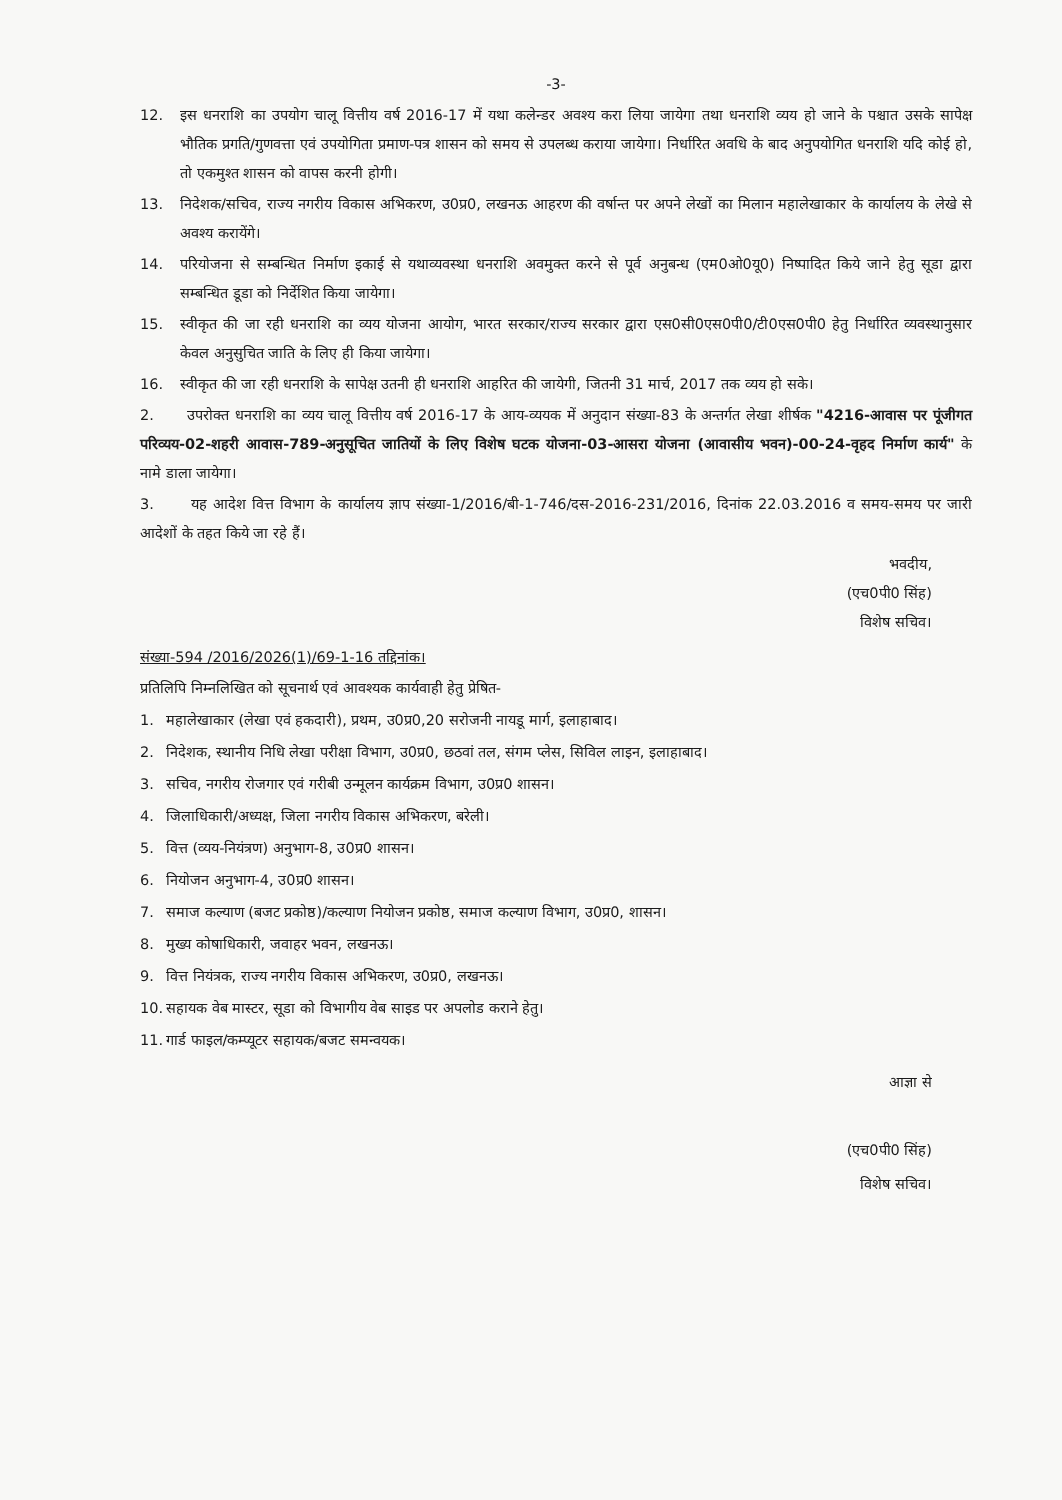-3-
12. इस धनराशि का उपयोग चालू वित्तीय वर्ष 2016-17 में यथा कलेन्डर अवश्य करा लिया जायेगा तथा धनराशि व्यय हो जाने के पश्चात उसके सापेक्ष भौतिक प्रगति/गुणवत्ता एवं उपयोगिता प्रमाण-पत्र शासन को समय से उपलब्ध कराया जायेगा। निर्धारित अवधि के बाद अनुपयोगित धनराशि यदि कोई हो, तो एकमुश्त शासन को वापस करनी होगी।
13. निदेशक/सचिव, राज्य नगरीय विकास अभिकरण, उ0प्र0, लखनऊ आहरण की वर्षान्त पर अपने लेखों का मिलान महालेखाकार के कार्यालय के लेखे से अवश्य करायेंगे।
14. परियोजना से सम्बन्धित निर्माण इकाई से यथाव्यवस्था धनराशि अवमुक्त करने से पूर्व अनुबन्ध (एम0ओ0यू0) निष्पादित किये जाने हेतु सूडा द्वारा सम्बन्धित डूडा को निर्देशित किया जायेगा।
15. स्वीकृत की जा रही धनराशि का व्यय योजना आयोग, भारत सरकार/राज्य सरकार द्वारा एस0सी0एस0पी0/टी0एस0पी0 हेतु निर्धारित व्यवस्थानुसार केवल अनुसुचित जाति के लिए ही किया जायेगा।
16. स्वीकृत की जा रही धनराशि के सापेक्ष उतनी ही धनराशि आहरित की जायेगी, जितनी 31 मार्च, 2017 तक व्यय हो सके।
2. उपरोक्त धनराशि का व्यय चालू वित्तीय वर्ष 2016-17 के आय-व्ययक में अनुदान संख्या-83 के अन्तर्गत लेखा शीर्षक "4216-आवास पर पूंजीगत परिव्यय-02-शहरी आवास-789-अनुसूचित जातियों के लिए विशेष घटक योजना-03-आसरा योजना (आवासीय भवन)-00-24-वृहद निर्माण कार्य" के नामे डाला जायेगा।
3. यह आदेश वित्त विभाग के कार्यालय ज्ञाप संख्या-1/2016/बी-1-746/दस-2016-231/2016, दिनांक 22.03.2016 व समय-समय पर जारी आदेशों के तहत किये जा रहे हैं।
भवदीय,
(एच0पी0 सिंह)
विशेष सचिव।
संख्या-594 /2016/2026(1)/69-1-16 तद्दिनांक।
प्रतिलिपि निम्नलिखित को सूचनार्थ एवं आवश्यक कार्यवाही हेतु प्रेषित-
1. महालेखाकार (लेखा एवं हकदारी), प्रथम, उ0प्र0,20 सरोजनी नायडू मार्ग, इलाहाबाद।
2. निदेशक, स्थानीय निधि लेखा परीक्षा विभाग, उ0प्र0, छठवां तल, संगम प्लेस, सिविल लाइन, इलाहाबाद।
3. सचिव, नगरीय रोजगार एवं गरीबी उन्मूलन कार्यक्रम विभाग, उ0प्र0 शासन।
4. जिलाधिकारी/अध्यक्ष, जिला नगरीय विकास अभिकरण, बरेली।
5. वित्त (व्यय-नियंत्रण) अनुभाग-8, उ0प्र0 शासन।
6. नियोजन अनुभाग-4, उ0प्र0 शासन।
7. समाज कल्याण (बजट प्रकोष्ठ)/कल्याण नियोजन प्रकोष्ठ, समाज कल्याण विभाग, उ0प्र0, शासन।
8. मुख्य कोषाधिकारी, जवाहर भवन, लखनऊ।
9. वित्त नियंत्रक, राज्य नगरीय विकास अभिकरण, उ0प्र0, लखनऊ।
10. सहायक वेब मास्टर, सूडा को विभागीय वेब साइड पर अपलोड कराने हेतु।
11. गार्ड फाइल/कम्प्यूटर सहायक/बजट समन्वयक।
आज्ञा से
(एच0पी0 सिंह)
विशेष सचिव।